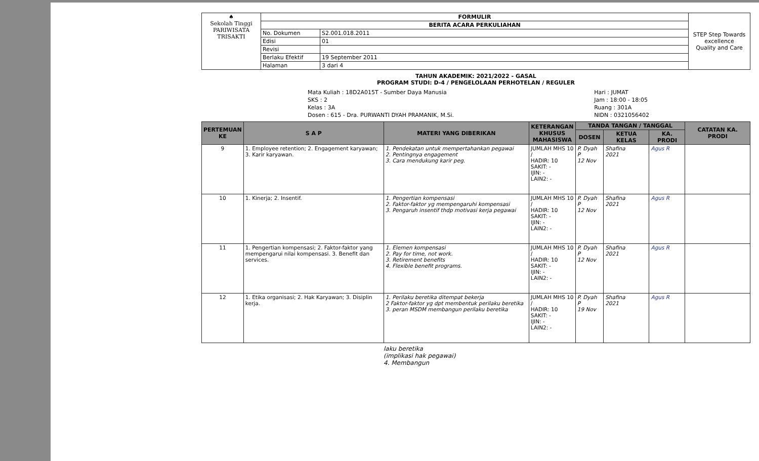| ♠ Sekolah Tinggi PARIWISATA TRISAKTI | FORMULIR | | STEP Step Towards excellence Quality and Care |
| | BERITA ACARA PERKULIAHAN | | |
| | No. Dokumen | S2.001.018.2011 | |
| | Edisi | 01 | |
| | Revisi | | |
| | Berlaku Efektif | 19 September 2011 | |
| | Halaman | 3 dari 4 | |
TAHUN AKADEMIK: 2021/2022 - GASAL
PROGRAM STUDI: D-4 / PENGELOLAAN PERHOTELAN / REGULER
Mata Kuliah : 18D2A015T - Sumber Daya Manusia
SKS : 2
Kelas : 3A
Dosen : 615 - Dra. PURWANTI DYAH PRAMANIK, M.Si.
Hari : JUMAT
Jam : 18:00 - 18:05
Ruang : 301A
NIDN : 0321056402
| PERTEMUAN KE | S A P | MATERI YANG DIBERIKAN | KETERANGAN KHUSUS MAHASISWA | TANDA TANGAN / TANGGAL | | | CATATAN KA. PRODI |
| --- | --- | --- | --- | --- | --- | --- | --- |
| | | | | DOSEN | KETUA KELAS | KA. PRODI | |
| 9 | 1. Employee retention; 2. Engagement karyawan; 3. Karir karyawan. | 1. Pendekatan untuk mempertahankan pegawai 2. Pentingnya engagement 3. Cara mendukung karir peg. | JUMLAH MHS 10 / HADIR: 10 SAKIT: - IJIN: - LAIN2: - | P. Dyah P 12 Nov | Shafina 2021 | Agus R | |
| 10 | 1. Kinerja; 2. Insentif. | 1. Pengertian kompensasi 2. Faktor-faktor yg mempengaruhi kompensasi 3. Pengaruh insentif thdp motivasi kerja pegawai | JUMLAH MHS 10 / HADIR: 10 SAKIT: - IJIN: - LAIN2: - | P. Dyah P 12 Nov | Shafina 2021 | Agus R | |
| 11 | 1. Pengertian kompensasi; 2. Faktor-faktor yang mempengarui nilai kompensasi. 3. Benefit dan services. | 1. Elemen kompensasi 2. Pay for time, not work. 3. Retirement benefits 4. Flexible benefit programs. | JUMLAH MHS 10 / HADIR: 10 SAKIT: - IJIN: - LAIN2: - | P. Dyah P 12 Nov | Shafina 2021 | Agus R | |
| 12 | 1. Etika organisasi; 2. Hak Karyawan; 3. Disiplin kerja. | 1. Perilaku beretika ditempat bekerja 2 Faktor-faktor yg dpt membentuk perilaku beretika 3. peran MSDM membangun perilaku beretika | JUMLAH MHS 10 / HADIR: 10 SAKIT: - IJIN: - LAIN2: - | P. Dyah P 19 Nov | Shafina 2021 | Agus R | |
laku beretika
(implikasi hak pegawai)
4. Membangun